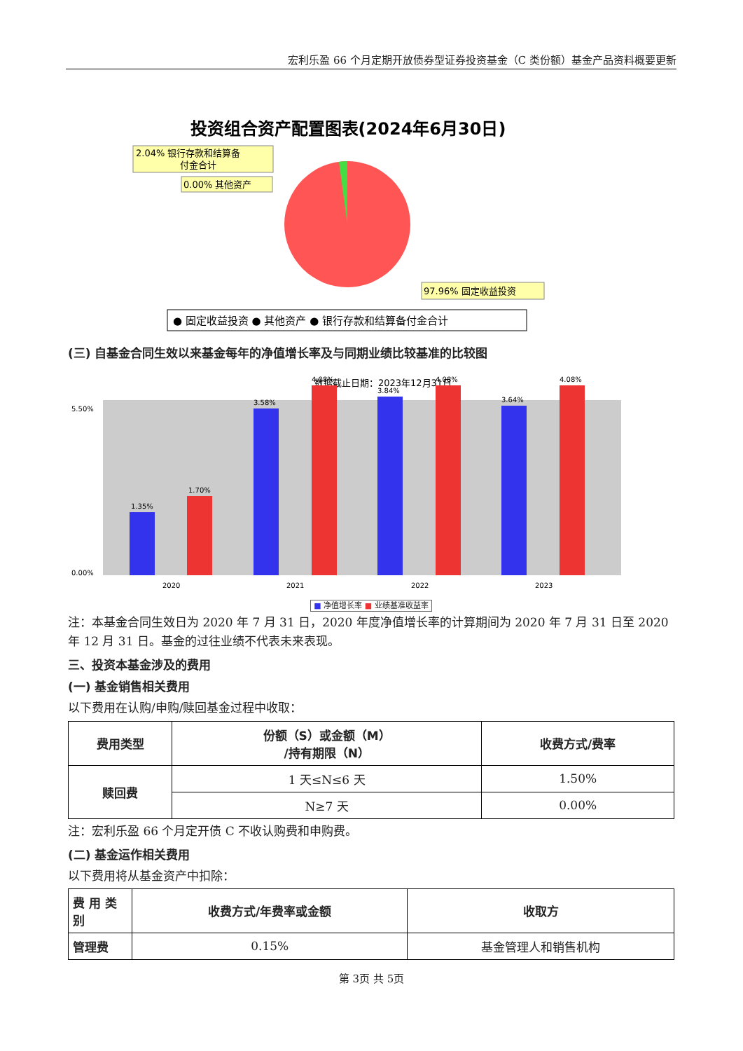宏利乐盈 66 个月定期开放债券型证券投资基金（C 类份额）基金产品资料概要更新
投资组合资产配置图表(2024年6月30日)
2.04% 银行存款和结算备
付金合计
0.00% 其他资产
97.96% 固定收益投资
● 固定收益投资 ● 其他资产 ● 银行存款和结算备付金合计
(三) 自基金合同生效以来基金每年的净值增长率及与同期业绩比较基准的比较图
数据截止日期：2023年12月31日
5.50%
0.00%
1.35%
1.70%
3.58%
4.08%
3.84%
4.08%
3.64%
4.08%
2020
2021
2022
2023
■ 净值增长率 ■ 业绩基准收益率
注：本基金合同生效日为 2020 年 7 月 31 日，2020 年度净值增长率的计算期间为 2020 年 7 月 31 日至 2020 年 12 月 31 日。基金的过往业绩不代表未来表现。
三、投资本基金涉及的费用
(一) 基金销售相关费用
以下费用在认购/申购/赎回基金过程中收取：
| 费用类型 | 份额（S）或金额（M） /持有期限（N） | 收费方式/费率 |
| --- | --- | --- |
| 赎回费 | 1 天≤N≤6 天 | 1.50% |
| | N≥7 天 | 0.00% |
注：宏利乐盈 66 个月定开债 C 不收认购费和申购费。
(二) 基金运作相关费用
以下费用将从基金资产中扣除：
| 费 用 类别 | 收费方式/年费率或金额 | 收取方 |
| --- | --- | --- |
| 管理费 | 0.15% | 基金管理人和销售机构 |
第 3页 共 5页